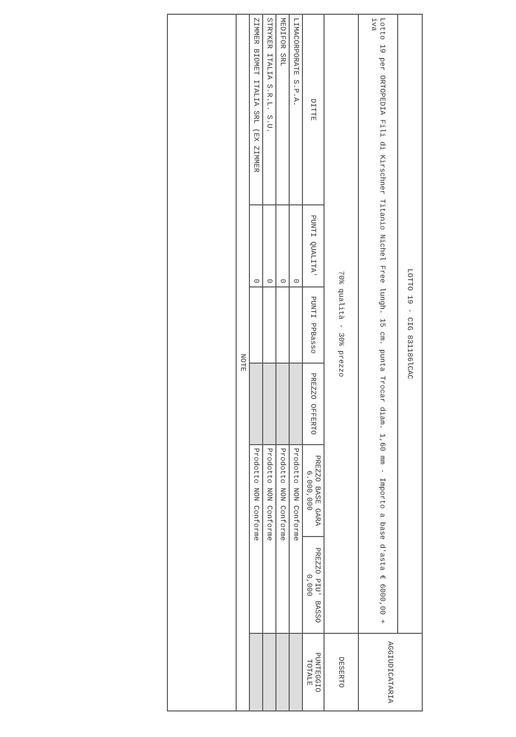| LOTTO 19 - CIG 831186lCAC | | | | | | AGGIUDICATARIA |
| Lotto 19 per ORTOPEDIA Fili di Kirschner Titanio Nichel Free lungh. 15 cm. punta Trocar diam. 1,60 mm - Importo a base d'asta € 6000,00 + iva | | | | | | |
| 70% qualità - 30% prezzo | | | | | | DESERTO |
| DITTE | PUNTI QUALITA' | PUNTI PPBasso | PREZZO OFFERTO | PREZZO BASE GARA 6.000,000 | PREZZO PIU' BASSO 0,000 | PUNTEGGIO TOTALE |
| LIMACORPORATE S.P.A. | 0 | | | Prodotto NON Conforme | | |
| MEDIFOR SRL | 0 | | | Prodotto NON Conforme | | |
| STRYKER ITALIA S.R.L. S.U. | 0 | | | Prodotto NON Conforme | | |
| ZIMMER BIOMET ITALIA SRL (EX ZIMMER | 0 | | | Prodotto NON Conforme | | |
| NOTE | | | | | | |